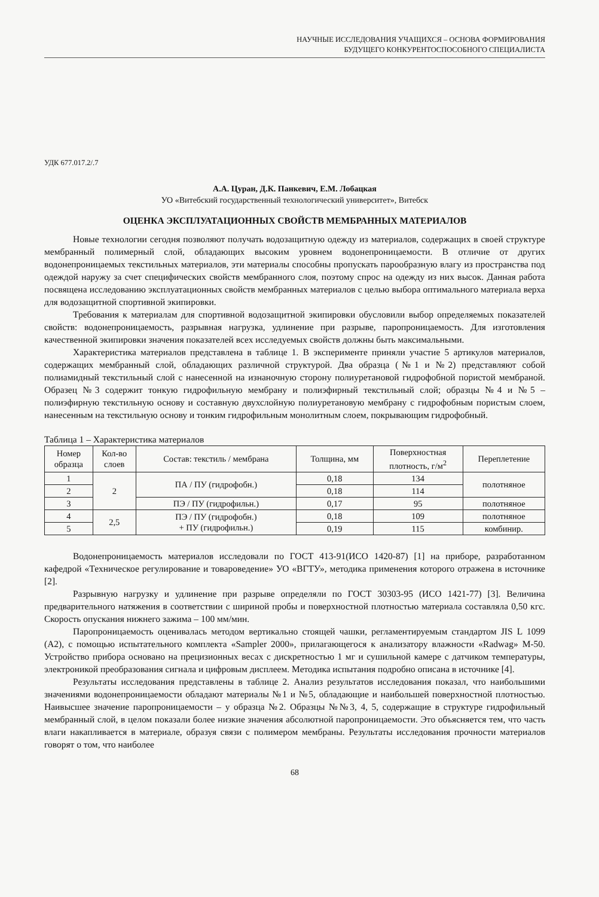НАУЧНЫЕ ИССЛЕДОВАНИЯ УЧАЩИХСЯ – ОСНОВА ФОРМИРОВАНИЯ
БУДУЩЕГО КОНКУРЕНТОСПОСОБНОГО СПЕЦИАЛИСТА
УДК 677.017.2/.7
А.А. Цуран, Д.К. Панкевич, Е.М. Лобацкая
УО «Витебский государственный технологический университет», Витебск
ОЦЕНКА ЭКСПЛУАТАЦИОННЫХ СВОЙСТВ МЕМБРАННЫХ МАТЕРИАЛОВ
Новые технологии сегодня позволяют получать водозащитную одежду из материалов, содержащих в своей структуре мембранный полимерный слой, обладающих высоким уровнем водонепроницаемости. В отличие от других водонепроницаемых текстильных материалов, эти материалы способны пропускать парообразную влагу из пространства под одеждой наружу за счет специфических свойств мембранного слоя, поэтому спрос на одежду из них высок. Данная работа посвящена исследованию эксплуатационных свойств мембранных материалов с целью выбора оптимального материала верха для водозащитной спортивной экипировки.
Требования к материалам для спортивной водозащитной экипировки обусловили выбор определяемых показателей свойств: водонепроницаемость, разрывная нагрузка, удлинение при разрыве, паропроницаемость. Для изготовления качественной экипировки значения показателей всех исследуемых свойств должны быть максимальными.
Характеристика материалов представлена в таблице 1. В эксперименте приняли участие 5 артикулов материалов, содержащих мембранный слой, обладающих различной структурой. Два образца (№1 и №2) представляют собой полиамидный текстильный слой с нанесенной на изнаночную сторону полиуретановой гидрофобной пористой мембраной. Образец №3 содержит тонкую гидрофильную мембрану и полиэфирный текстильный слой; образцы №4 и №5 – полиэфирную текстильную основу и составную двухслойную полиуретановую мембрану с гидрофобным пористым слоем, нанесенным на текстильную основу и тонким гидрофильным монолитным слоем, покрывающим гидрофобный.
Таблица 1 – Характеристика материалов
| Номер образца | Кол-во слоев | Состав: текстиль / мембрана | Толщина, мм | Поверхностная плотность, г/м<sup>2</sup> | Переплетение |
| --- | --- | --- | --- | --- | --- |
| 1 | 2 | ПА / ПУ (гидрофобн.) | 0,18 | 134 | полотняное |
| 2 | | | 0,18 | 114 | |
| 3 | | ПЭ / ПУ (гидрофильн.) | 0,17 | 95 | полотняное |
| 4 | 2,5 | ПЭ / ПУ (гидрофобн.) + ПУ (гидрофильн.) | 0,18 | 109 | полотняное |
| 5 | | | 0,19 | 115 | комбинир. |
Водонепроницаемость материалов исследовали по ГОСТ 413-91(ИСО 1420-87) [1] на приборе, разработанном кафедрой «Техническое регулирование и товароведение» УО «ВГТУ», методика применения которого отражена в источнике [2].
Разрывную нагрузку и удлинение при разрыве определяли по ГОСТ 30303-95 (ИСО 1421-77) [3]. Величина предварительного натяжения в соответствии с шириной пробы и поверхностной плотностью материала составляла 0,50 кгс. Скорость опускания нижнего зажима – 100 мм/мин.
Паропроницаемость оценивалась методом вертикально стоящей чашки, регламентируемым стандартом JIS L 1099 (A2), с помощью испытательного комплекта «Sampler 2000», прилагающегося к анализатору влажности «Radwag» M-50. Устройство прибора основано на прецизионных весах с дискретностью 1 мг и сушильной камере с датчиком температуры, электроникой преобразования сигнала и цифровым дисплеем. Методика испытания подробно описана в источнике [4].
Результаты исследования представлены в таблице 2. Анализ результатов исследования показал, что наибольшими значениями водонепроницаемости обладают материалы №1 и №5, обладающие и наибольшей поверхностной плотностью. Наивысшее значение паропроницаемости – у образца №2. Образцы №№3, 4, 5, содержащие в структуре гидрофильный мембранный слой, в целом показали более низкие значения абсолютной паропроницаемости. Это объясняется тем, что часть влаги накапливается в материале, образуя связи с полимером мембраны. Результаты исследования прочности материалов говорят о том, что наиболее
68